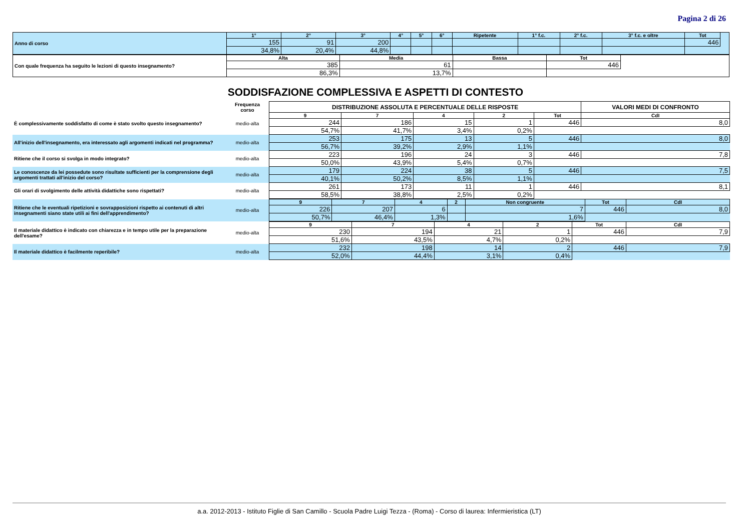Pagina 2 di 26
| Anno di corso | 1° | 2° | 3° | 4° | 5° | 6° | Ripetente | 1° f.c. | 2° f.c. | 3° f.c. e oltre | Tot | |
| | 155 | 91 | 200 | | | | | | | | 446 | |
| | 34,8% | 20,4% | 44,8% | | | | | | | | | |
| Con quale frequenza ha seguito le lezioni di questo insegnamento? | Alta | Media | Bassa | Tot | |
| | 385 | 61 | | 446 | |
| | 86,3% | 13,7% | | | |
SODDISFAZIONE COMPLESSIVA E ASPETTI DI CONTESTO
| | Frequenza corso | DISTRIBUZIONE ASSOLUTA E PERCENTUALE DELLE RISPOSTE | | | | | VALORI MEDI DI CONFRONTO |
| È complessivamente soddisfatto di come è stato svolto questo insegnamento? | medio-alta | 9 | 7 | 4 | 2 | Tot | CdI |
| | | 244 | 186 | 15 | 1 | 446 | 8,0 |
| | | 54,7% | 41,7% | 3,4% | 0,2% | | |
| All'inizio dell'insegnamento, era interessato agli argomenti indicati nel programma? | medio-alta | 253 | 175 | 13 | 5 | 446 | 8,0 |
| | | 56,7% | 39,2% | 2,9% | 1,1% | | |
| Ritiene che il corso si svolga in modo integrato? | medio-alta | 223 | 196 | 24 | 3 | 446 | 7,8 |
| | | 50,0% | 43,9% | 5,4% | 0,7% | | |
| Le conoscenze da lei possedute sono risultate sufficienti per la comprensione degli argomenti trattati all'inizio del corso? | medio-alta | 179 | 224 | 38 | 5 | 446 | 7,5 |
| | | 40,1% | 50,2% | 8,5% | 1,1% | | |
| Gli orari di svolgimento delle attività didattiche sono rispettati? | medio-alta | 261 | 173 | 11 | 1 | 446 | 8,1 |
| | | 58,5% | 38,8% | 2,5% | 0,2% | | |
| Ritiene che le eventuali ripetizioni e sovrapposizioni rispetto ai contenuti di altri insegnamenti siano state utili ai fini dell'apprendimento? | medio-alta | 9 | 7 | 4 | 2 | Non congruente | Tot | CdI |
| | | 226 | 207 | 6 | | 7 | 446 | 8,0 |
| | | 50,7% | 46,4% | 1,3% | | 1,6% | | |
| Il materiale didattico è indicato con chiarezza e in tempo utile per la preparazione dell'esame? | medio-alta | 9 | 7 | 4 | 2 | Tot | CdI |
| | | 230 | 194 | 21 | 1 | 446 | 7,9 |
| | | 51,6% | 43,5% | 4,7% | 0,2% | | |
| Il materiale didattico è facilmente reperibile? | medio-alta | 232 | 198 | 14 | 2 | 446 | 7,9 |
| | | 52,0% | 44,4% | 3,1% | 0,4% | | |
a.a. 2012-2013 - Istituto Figlie di San Camillo - Scuola Padre Luigi Tezza - (Roma) - Corso di laurea: Infermieristica (LT)